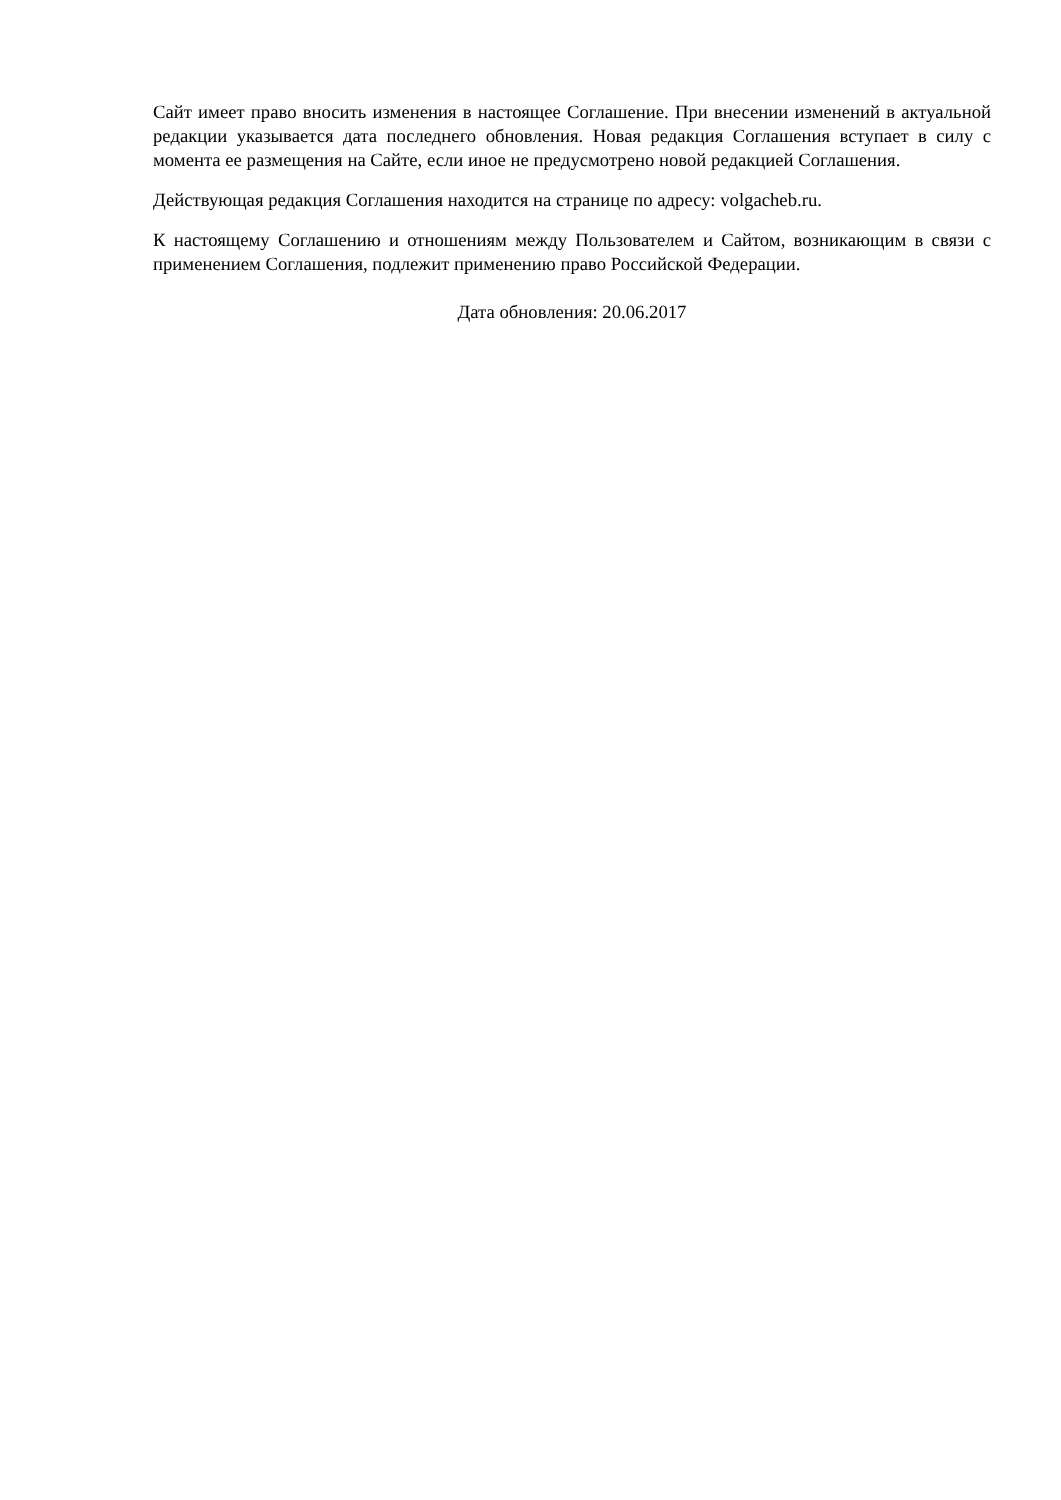Сайт имеет право вносить изменения в настоящее Соглашение. При внесении изменений в актуальной редакции указывается дата последнего обновления. Новая редакция Соглашения вступает в силу с момента ее размещения на Сайте, если иное не предусмотрено новой редакцией Соглашения.
Действующая редакция Соглашения находится на странице по адресу: volgacheb.ru.
К настоящему Соглашению и отношениям между Пользователем и Сайтом, возникающим в связи с применением Соглашения, подлежит применению право Российской Федерации.
Дата обновления: 20.06.2017